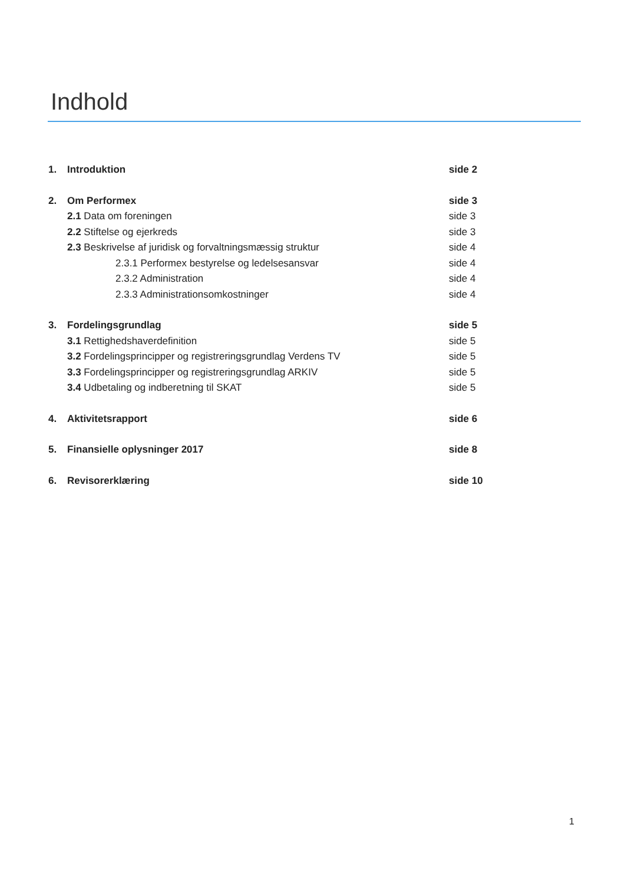Indhold
1. Introduktion side 2
2. Om Performex side 3
2.1 Data om foreningen side 3
2.2 Stiftelse og ejerkreds side 3
2.3 Beskrivelse af juridisk og forvaltningsmæssig struktur side 4
2.3.1 Performex bestyrelse og ledelsesansvar side 4
2.3.2 Administration side 4
2.3.3 Administrationsomkostninger side 4
3. Fordelingsgrundlag side 5
3.1 Rettighedshaverdefinition side 5
3.2 Fordelingsprincipper og registreringsgrundlag Verdens TV side 5
3.3 Fordelingsprincipper og registreringsgrundlag ARKIV side 5
3.4 Udbetaling og indberetning til SKAT side 5
4. Aktivitetsrapport side 6
5. Finansielle oplysninger 2017 side 8
6. Revisorerklæring side 10
1